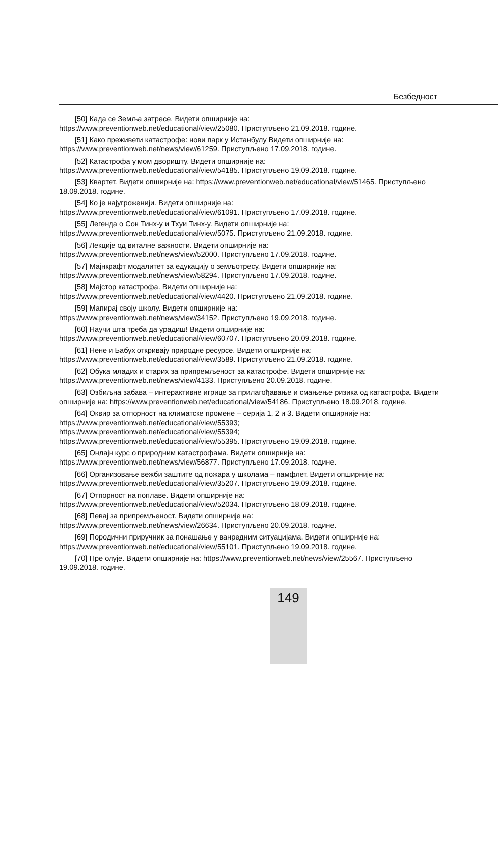Безбедност
[50] Када се Земља затресе. Видети опширније на:
https://www.preventionweb.net/educational/view/25080. Приступљено 21.09.2018. године.
[51] Како преживети катастрофе: нови парк у Истанбулу Видети опширније на:
https://www.preventionweb.net/news/view/61259. Приступљено 17.09.2018. године.
[52] Катастрофа у мом дворишту. Видети опширније на:
https://www.preventionweb.net/educational/view/54185. Приступљено 19.09.2018. године.
[53] Квартет. Видети опширније на: https://www.preventionweb.net/educational/view/51465. Приступљено 18.09.2018. године.
[54] Ко је најугроженији. Видети опширније на:
https://www.preventionweb.net/educational/view/61091. Приступљено 17.09.2018. године.
[55] Легенда о Сон Тинх-у и Тхуи Тинх-у. Видети опширније на:
https://www.preventionweb.net/educational/view/5075. Приступљено 21.09.2018. године.
[56] Лекције од виталне важности. Видети опширније на:
https://www.preventionweb.net/news/view/52000. Приступљено 17.09.2018. године.
[57] Мајнкрафт модалитет за едукацију о земљотресу. Видети опширније на:
https://www.preventionweb.net/news/view/58294. Приступљено 17.09.2018. године.
[58] Мајстор катастрофа. Видети опширније на:
https://www.preventionweb.net/educational/view/4420. Приступљено 21.09.2018. године.
[59] Мапирај своју школу. Видети опширније на:
https://www.preventionweb.net/news/view/34152. Приступљено 19.09.2018. године.
[60] Научи шта треба да урадиш! Видети опширније на:
https://www.preventionweb.net/educational/view/60707. Приступљено 20.09.2018. године.
[61] Нене и Бабух откривају природне ресурсе. Видети опширније на:
https://www.preventionweb.net/educational/view/3589. Приступљено 21.09.2018. године.
[62] Обука младих и старих за припремљеност за катастрофе. Видети опширније на:
https://www.preventionweb.net/news/view/4133. Приступљено 20.09.2018. године.
[63] Озбиљна забава – интерактивне игрице за прилагођавање и смањење ризика од катастрофа. Видети опширније на: https://www.preventionweb.net/educational/view/54186. Приступљено 18.09.2018. године.
[64] Оквир за отпорност на климатске промене – серија 1, 2 и 3. Видети опширније на:
https://www.preventionweb.net/educational/view/55393;
https://www.preventionweb.net/educational/view/55394;
https://www.preventionweb.net/educational/view/55395. Приступљено 19.09.2018. године.
[65] Онлајн курс о природним катастрофама. Видети опширније на:
https://www.preventionweb.net/news/view/56877. Приступљено 17.09.2018. године.
[66] Организовање вежби заштите од пожара у школама – памфлет. Видети опширније на:
https://www.preventionweb.net/educational/view/35207. Приступљено 19.09.2018. године.
[67] Отпорност на поплаве. Видети опширније на:
https://www.preventionweb.net/educational/view/52034. Приступљено 18.09.2018. године.
[68] Певај за припремљеност. Видети опширније на:
https://www.preventionweb.net/news/view/26634. Приступљено 20.09.2018. године.
[69] Породични приручник за понашање у ванредним ситуацијама. Видети опширније на:
https://www.preventionweb.net/educational/view/55101. Приступљено 19.09.2018. године.
[70] Пре олује. Видети опширније на: https://www.preventionweb.net/news/view/25567. Приступљено 19.09.2018. године.
149